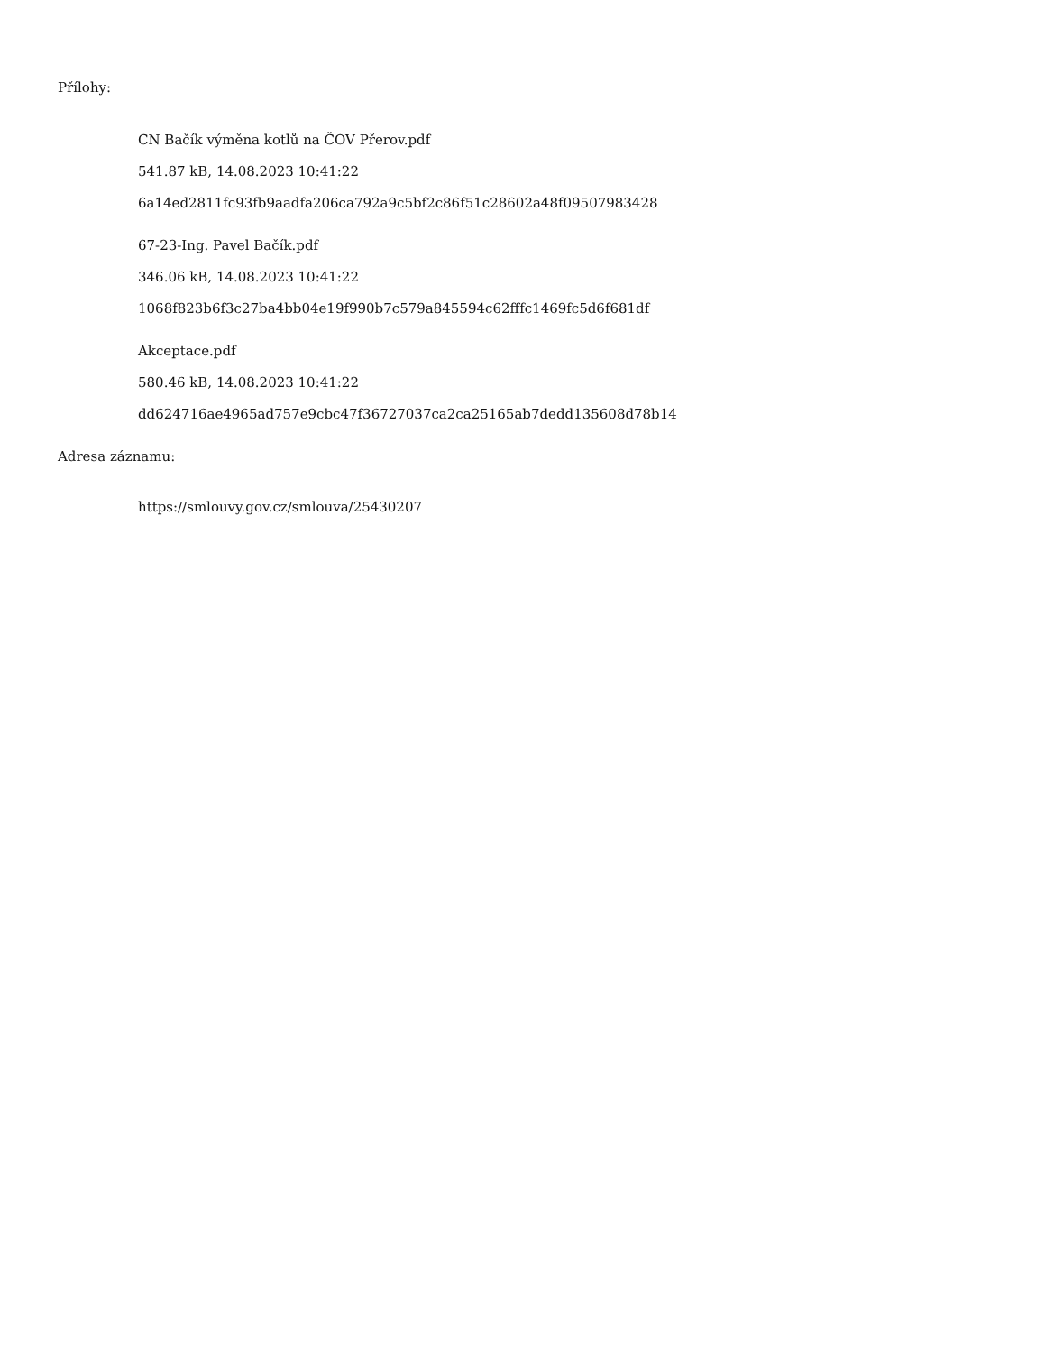Přílohy:
CN Bačík výměna kotlů na ČOV Přerov.pdf
541.87 kB, 14.08.2023 10:41:22
6a14ed2811fc93fb9aadfa206ca792a9c5bf2c86f51c28602a48f09507983428
67-23-Ing. Pavel Bačík.pdf
346.06 kB, 14.08.2023 10:41:22
1068f823b6f3c27ba4bb04e19f990b7c579a845594c62fffc1469fc5d6f681df
Akceptace.pdf
580.46 kB, 14.08.2023 10:41:22
dd624716ae4965ad757e9cbc47f36727037ca2ca25165ab7dedd135608d78b14
Adresa záznamu:
https://smlouvy.gov.cz/smlouva/25430207